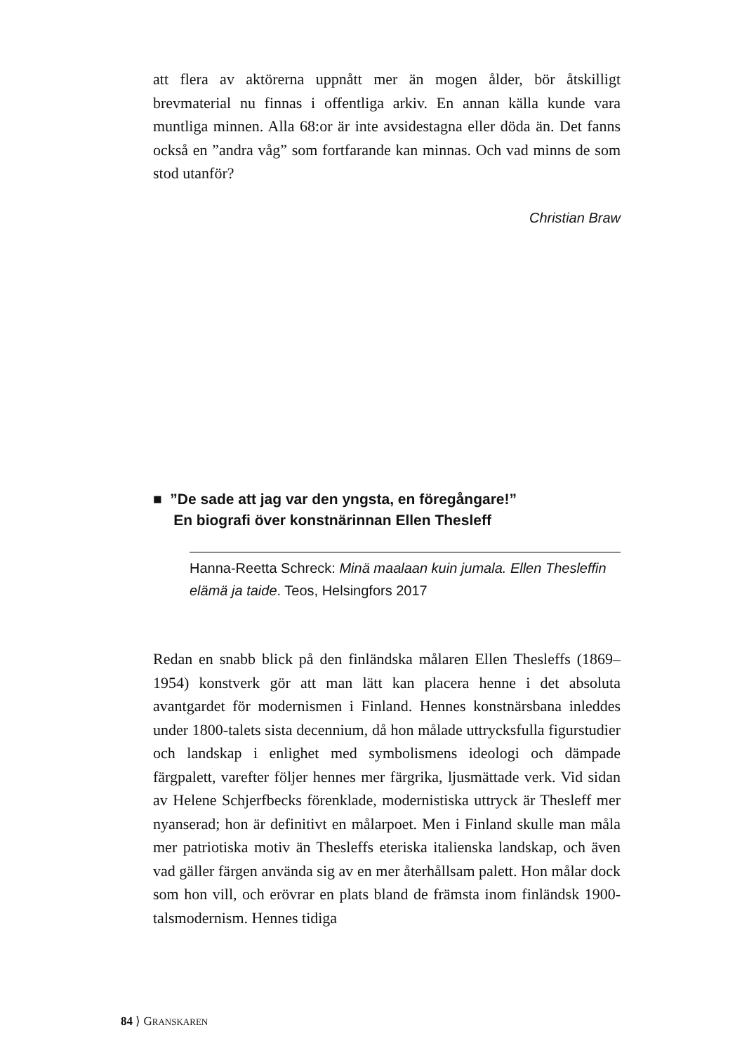att flera av aktörerna uppnått mer än mogen ålder, bör åtskilligt brevmaterial nu finnas i offentliga arkiv. En annan källa kunde vara muntliga minnen. Alla 68:or är inte avsidestagna eller döda än. Det fanns också en ”andra våg” som fortfarande kan minnas. Och vad minns de som stod utanför?
Christian Braw
■ ”De sade att jag var den yngsta, en föregångare!”
En biografi över konstnärinnan Ellen Thesleff
Hanna-Reetta Schreck: Minä maalaan kuin jumala. Ellen Thesleffin elämä ja taide. Teos, Helsingfors 2017
Redan en snabb blick på den finländska målaren Ellen Thesleffs (1869–1954) konstverk gör att man lätt kan placera henne i det absoluta avantgardet för modernismen i Finland. Hennes konstnärsbana inleddes under 1800-talets sista decennium, då hon målade uttrycksfulla figurstudier och landskap i enlighet med symbolismens ideologi och dämpade färgpalett, varefter följer hennes mer färgrika, ljusmättade verk. Vid sidan av Helene Schjerfbecks förenklade, modernistiska uttryck är Thesleff mer nyanserad; hon är definitivt en målarpoet. Men i Finland skulle man måla mer patriotiska motiv än Thesleffs eteriska italienska landskap, och även vad gäller färgen använda sig av en mer återhållsam palett. Hon målar dock som hon vill, och erövrar en plats bland de främsta inom finländsk 1900-talsmodernism. Hennes tidiga
84 ⟩ GRANSKAREN